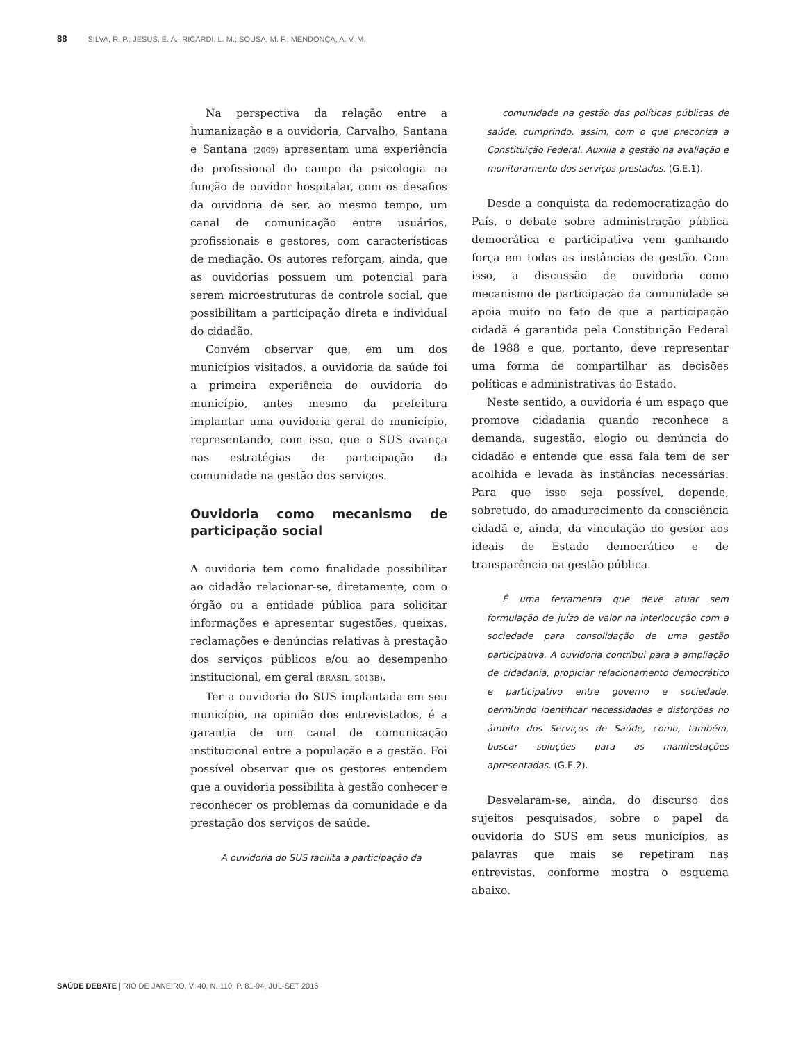88 SILVA, R. P.; JESUS, E. A.; RICARDI, L. M.; SOUSA, M. F.; MENDONÇA, A. V. M.
Na perspectiva da relação entre a humanização e a ouvidoria, Carvalho, Santana e Santana (2009) apresentam uma experiência de profissional do campo da psicologia na função de ouvidor hospitalar, com os desafios da ouvidoria de ser, ao mesmo tempo, um canal de comunicação entre usuários, profissionais e gestores, com características de mediação. Os autores reforçam, ainda, que as ouvidorias possuem um potencial para serem microestruturas de controle social, que possibilitam a participação direta e individual do cidadão.
Convém observar que, em um dos municípios visitados, a ouvidoria da saúde foi a primeira experiência de ouvidoria do município, antes mesmo da prefeitura implantar uma ouvidoria geral do município, representando, com isso, que o SUS avança nas estratégias de participação da comunidade na gestão dos serviços.
Ouvidoria como mecanismo de participação social
A ouvidoria tem como finalidade possibilitar ao cidadão relacionar-se, diretamente, com o órgão ou a entidade pública para solicitar informações e apresentar sugestões, queixas, reclamações e denúncias relativas à prestação dos serviços públicos e/ou ao desempenho institucional, em geral (BRASIL, 2013B).
Ter a ouvidoria do SUS implantada em seu município, na opinião dos entrevistados, é a garantia de um canal de comunicação institucional entre a população e a gestão. Foi possível observar que os gestores entendem que a ouvidoria possibilita à gestão conhecer e reconhecer os problemas da comunidade e da prestação dos serviços de saúde.
A ouvidoria do SUS facilita a participação da
comunidade na gestão das políticas públicas de saúde, cumprindo, assim, com o que preconiza a Constituição Federal. Auxilia a gestão na avaliação e monitoramento dos serviços prestados. (G.E.1).
Desde a conquista da redemocratização do País, o debate sobre administração pública democrática e participativa vem ganhando força em todas as instâncias de gestão. Com isso, a discussão de ouvidoria como mecanismo de participação da comunidade se apoia muito no fato de que a participação cidadã é garantida pela Constituição Federal de 1988 e que, portanto, deve representar uma forma de compartilhar as decisões políticas e administrativas do Estado.
Neste sentido, a ouvidoria é um espaço que promove cidadania quando reconhece a demanda, sugestão, elogio ou denúncia do cidadão e entende que essa fala tem de ser acolhida e levada às instâncias necessárias. Para que isso seja possível, depende, sobretudo, do amadurecimento da consciência cidadã e, ainda, da vinculação do gestor aos ideais de Estado democrático e de transparência na gestão pública.
É uma ferramenta que deve atuar sem formulação de juízo de valor na interlocução com a sociedade para consolidação de uma gestão participativa. A ouvidoria contribui para a ampliação de cidadania, propiciar relacionamento democrático e participativo entre governo e sociedade, permitindo identificar necessidades e distorções no âmbito dos Serviços de Saúde, como, também, buscar soluções para as manifestações apresentadas. (G.E.2).
Desvelaram-se, ainda, do discurso dos sujeitos pesquisados, sobre o papel da ouvidoria do SUS em seus municípios, as palavras que mais se repetiram nas entrevistas, conforme mostra o esquema abaixo.
SAÚDE DEBATE | RIO DE JANEIRO, V. 40, N. 110, P. 81-94, JUL-SET 2016